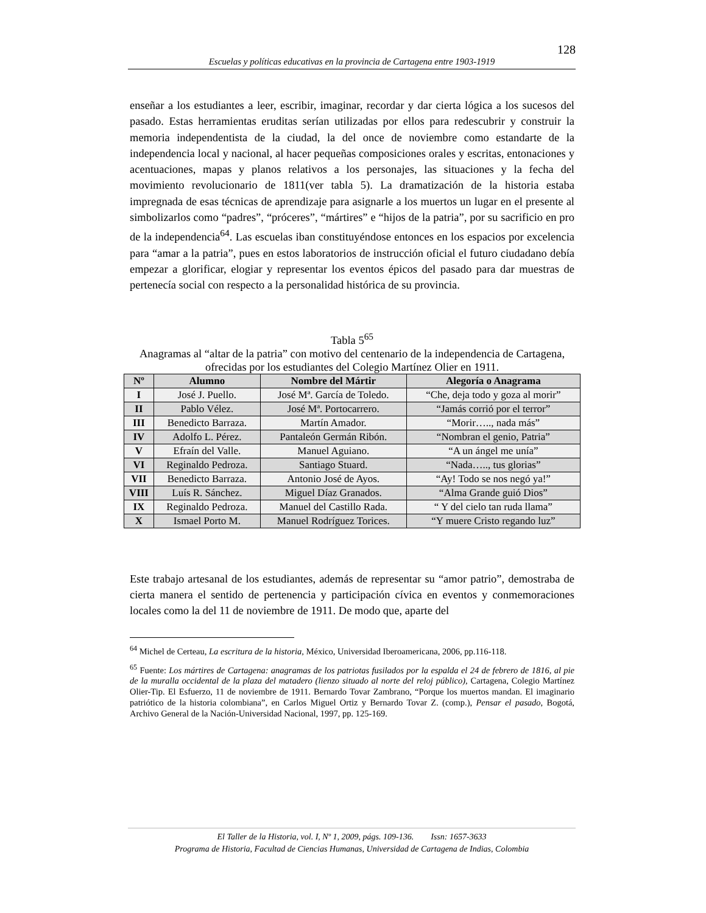128
Escuelas y políticas educativas en la provincia de Cartagena entre 1903-1919
enseñar a los estudiantes a leer, escribir, imaginar, recordar y dar cierta lógica a los sucesos del pasado. Estas herramientas eruditas serían utilizadas por ellos para redescubrir y construir la memoria independentista de la ciudad, la del once de noviembre como estandarte de la independencia local y nacional, al hacer pequeñas composiciones orales y escritas, entonaciones y acentuaciones, mapas y planos relativos a los personajes, las situaciones y la fecha del movimiento revolucionario de 1811(ver tabla 5). La dramatización de la historia estaba impregnada de esas técnicas de aprendizaje para asignarle a los muertos un lugar en el presente al simbolizarlos como “padres”, “próceres”, “mártires” e “hijos de la patria”, por su sacrificio en pro de la independencia<sup>64</sup>. Las escuelas iban constituyéndose entonces en los espacios por excelencia para “amar a la patria”, pues en estos laboratorios de instrucción oficial el futuro ciudadano debía empezar a glorificar, elogiar y representar los eventos épicos del pasado para dar muestras de pertenecía social con respecto a la personalidad histórica de su provincia.
Tabla 5<sup>65</sup>
Anagramas al “altar de la patria” con motivo del centenario de la independencia de Cartagena, ofrecidas por los estudiantes del Colegio Martínez Olier en 1911.
| Nº | Alumno | Nombre del Mártir | Alegoría o Anagrama |
| --- | --- | --- | --- |
| I | José J. Puello. | José Mª. García de Toledo. | “Che, deja todo y goza al morir” |
| II | Pablo Vélez. | José Mª. Portocarrero. | “Jamás corrió por el terror” |
| III | Benedicto Barraza. | Martín Amador. | “Morir….., nada más” |
| IV | Adolfo L. Pérez. | Pantaleón Germán Ribón. | “Nombran el genio, Patria” |
| V | Efraín del Valle. | Manuel Aguiano. | “A un ángel me unía” |
| VI | Reginaldo Pedroza. | Santiago Stuard. | “Nada….., tus glorias” |
| VII | Benedicto Barraza. | Antonio José de Ayos. | “Ay! Todo se nos negó ya!” |
| VIII | Luís R. Sánchez. | Miguel Díaz Granados. | “Alma Grande guió Dios” |
| IX | Reginaldo Pedroza. | Manuel del Castillo Rada. | “ Y del cielo tan ruda llama” |
| X | Ismael Porto M. | Manuel Rodríguez Torices. | “Y muere Cristo regando luz” |
Este trabajo artesanal de los estudiantes, además de representar su “amor patrio”, demostraba de cierta manera el sentido de pertenencia y participación cívica en eventos y conmemoraciones locales como la del 11 de noviembre de 1911. De modo que, aparte del
<sup>64</sup> Michel de Certeau, La escritura de la historia, México, Universidad Iberoamericana, 2006, pp.116-118.
<sup>65</sup> Fuente: Los mártires de Cartagena: anagramas de los patriotas fusilados por la espalda el 24 de febrero de 1816, al pie de la muralla occidental de la plaza del matadero (lienzo situado al norte del reloj público), Cartagena, Colegio Martínez Olier-Tip. El Esfuerzo, 11 de noviembre de 1911. Bernardo Tovar Zambrano, “Porque los muertos mandan. El imaginario patriótico de la historia colombiana”, en Carlos Miguel Ortiz y Bernardo Tovar Z. (comp.), Pensar el pasado, Bogotá, Archivo General de la Nación-Universidad Nacional, 1997, pp. 125-169.
El Taller de la Historia, vol. I, Nº 1, 2009, págs. 109-136. Issn: 1657-3633
Programa de Historia, Facultad de Ciencias Humanas, Universidad de Cartagena de Indias, Colombia